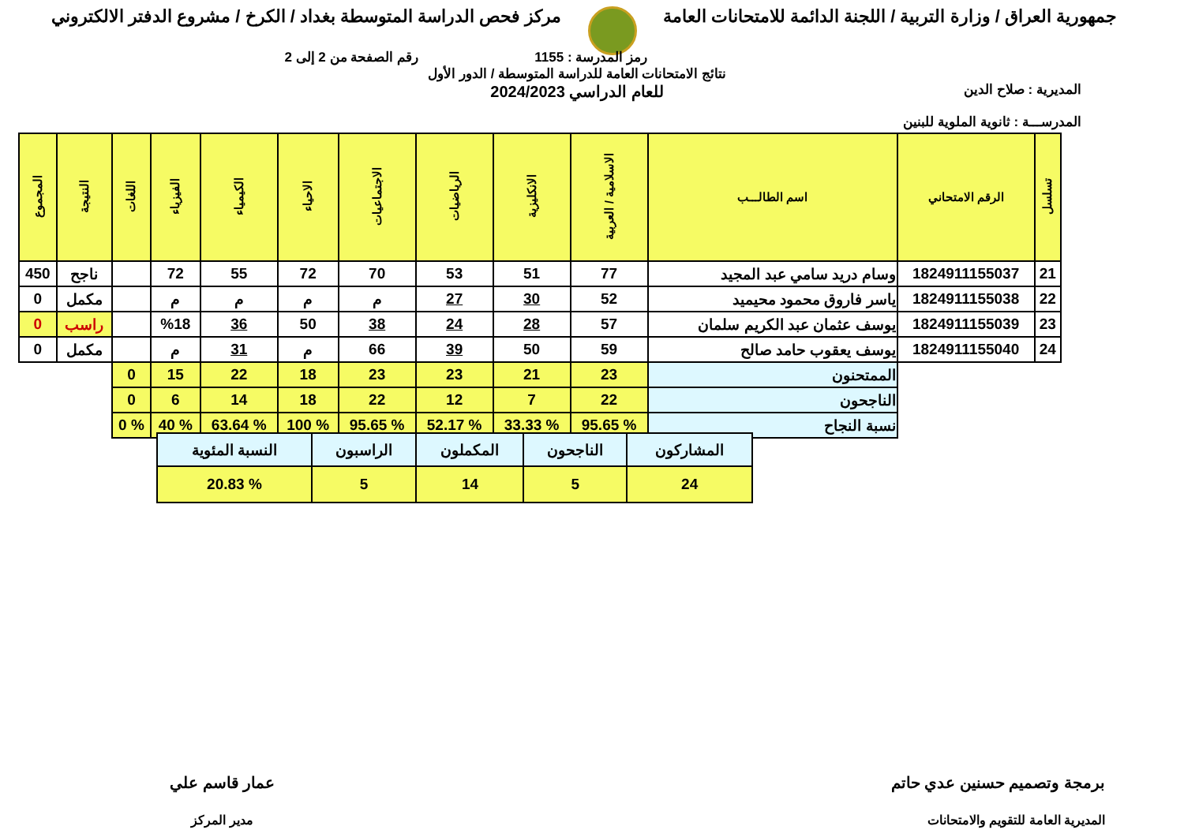جمهورية العراق / وزارة التربية / اللجنة الدائمة للامتحانات العامة
مركز فحص الدراسة المتوسطة بغداد / الكرخ / مشروع الدفتر الالكتروني
رمز المدرسة : 1155 رقم الصفحة من 2 إلى 2
المديرية : صلاح الدين
المدرســـة : ثانوية الملوية للبنين
نتائج الامتحانات العامة للدراسة المتوسطة / الدور الأول
للعام الدراسي 2024/2023
| تسلسل | الرقم الامتحاني | اسم الطالـــب | الاسلامية / العربية | الانكليزية | الرياضيات | الاجتماعيات | الاحياء | الكيمياء | الفيزياء | اللغات | النتيجة | المجموع |
| --- | --- | --- | --- | --- | --- | --- | --- | --- | --- | --- | --- | --- |
| 21 | 1824911155037 | وسام دريد سامي عبد المجيد | 77 | 51 | 53 | 70 | 72 | 55 | 72 | | ناجح | 450 |
| 22 | 1824911155038 | ياسر فاروق محمود محيميد | 52 | 30 | 27 | م | م | م | م | | مكمل | 0 |
| 23 | 1824911155039 | يوسف عثمان عبد الكريم سلمان | 57 | 28 | 24 | 38 | 50 | 36 | %18 | | راسب | 0 |
| 24 | 1824911155040 | يوسف يعقوب حامد صالح | 59 | 50 | 39 | 66 | م | 31 | م | | مكمل | 0 |
| | | الممتحنون | 23 | 21 | 23 | 23 | 18 | 22 | 15 | 0 | | |
| | | الناجحون | 22 | 7 | 12 | 22 | 18 | 14 | 6 | 0 | | |
| | | نسبة النجاح | % 95.65 | % 33.33 | % 52.17 | % 95.65 | % 100 | % 63.64 | % 40 | % 0 | | |
| المشاركون | الناجحون | المكملون | الراسبون | النسبة المئوية |
| 24 | 5 | 14 | 5 | % 20.83 |
برمجة وتصميم حسنين عدي حاتم
المديرية العامة للتقويم والامتحانات
عمار قاسم علي
مدير المركز